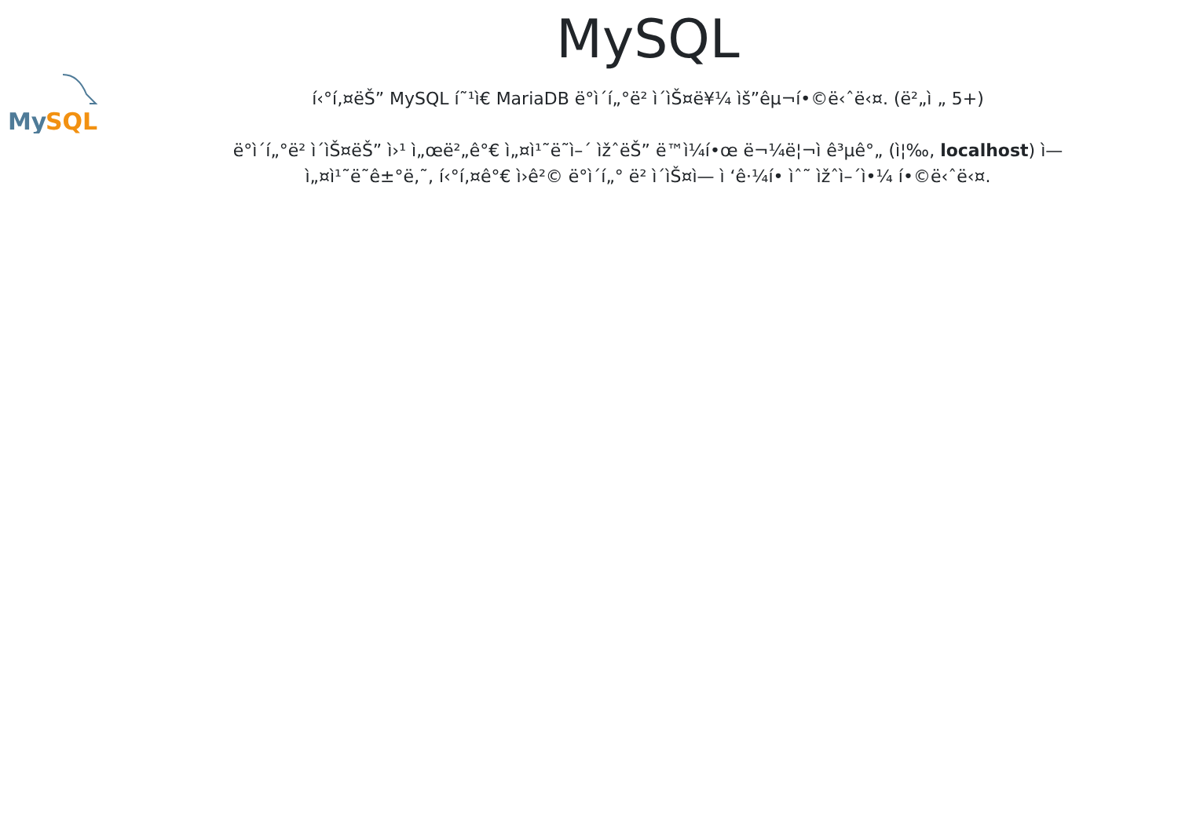My
SQL
MySQL
í‹°í‚¤ëŠ” MySQL í˜¹ì€ MariaDB ë°ì´í„°ë² ì´ìŠ¤ë¥¼ ìš”êµ¬í•©ë‹ˆë‹¤. (ë²„ì „ 5+)
ë°ì´í„°ë² ì´ìŠ¤ëŠ” ì›¹ ì„œë²„ê°€ ì„¤ì¹˜ë˜ì–´ ìžˆëŠ” ë™ì¼í•œ ë¬¼ë¦¬ì ê³µê°„ (ì¦‰, localhost) ì—
ì„¤ì¹˜ë˜ê±°ë‚˜, í‹°í‚¤ê°€ ì›ê²© ë°ì´í„° ë² ì´ìŠ¤ì— ì ‘ê·¼í• ìˆ˜ ìžˆì–´ì•¼ í•©ë‹ˆë‹¤.